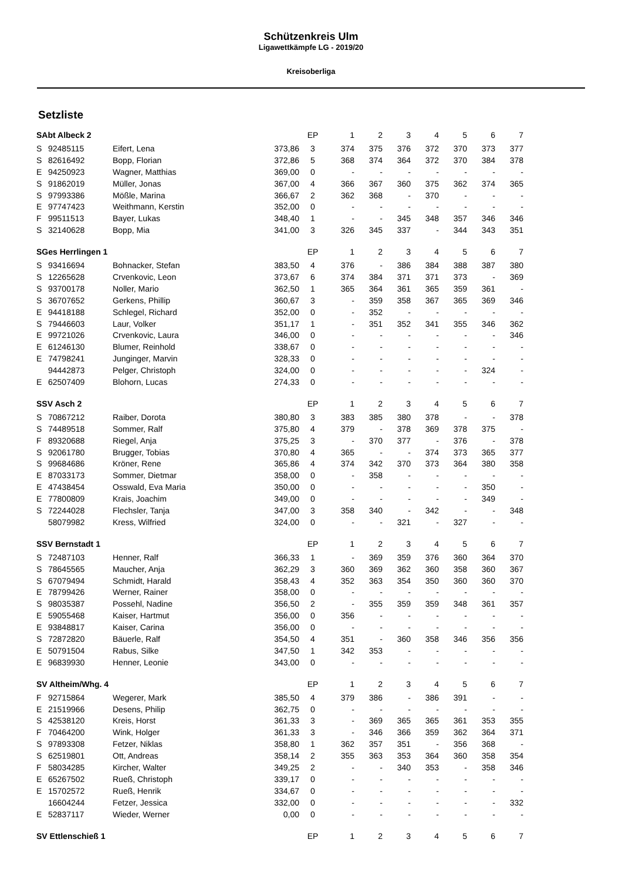Schützenkreis Ulm
Ligawettkämpfe LG - 2019/20
Kreisoberliga
Setzliste
| SAbt Albeck 2 | | | | EP | 1 | 2 | 3 | 4 | 5 | 6 | 7 |
| --- | --- | --- | --- | --- | --- | --- | --- | --- | --- | --- | --- |
| S | 92485115 | Eifert, Lena | 373,86 | 3 | 374 | 375 | 376 | 372 | 370 | 373 | 377 |
| S | 82616492 | Bopp, Florian | 372,86 | 5 | 368 | 374 | 364 | 372 | 370 | 384 | 378 |
| E | 94250923 | Wagner, Matthias | 369,00 | 0 | - | - | - | - | - | - | - |
| S | 91862019 | Müller, Jonas | 367,00 | 4 | 366 | 367 | 360 | 375 | 362 | 374 | 365 |
| S | 97993386 | Mößle, Marina | 366,67 | 2 | 362 | 368 | - | 370 | - | - | - |
| E | 97747423 | Weithmann, Kerstin | 352,00 | 0 | - | - | - | - | - | - | - |
| F | 99511513 | Bayer, Lukas | 348,40 | 1 | - | - | 345 | 348 | 357 | 346 | 346 |
| S | 32140628 | Bopp, Mia | 341,00 | 3 | 326 | 345 | 337 | - | 344 | 343 | 351 |
| SGes Herrlingen 1 | | | | EP | 1 | 2 | 3 | 4 | 5 | 6 | 7 |
| S | 93416694 | Bohnacker, Stefan | 383,50 | 4 | 376 | - | 386 | 384 | 388 | 387 | 380 |
| S | 12265628 | Crvenkovic, Leon | 373,67 | 6 | 374 | 384 | 371 | 371 | 373 | - | 369 |
| S | 93700178 | Noller, Mario | 362,50 | 1 | 365 | 364 | 361 | 365 | 359 | 361 | - |
| S | 36707652 | Gerkens, Phillip | 360,67 | 3 | - | 359 | 358 | 367 | 365 | 369 | 346 |
| E | 94418188 | Schlegel, Richard | 352,00 | 0 | - | 352 | - | - | - | - | - |
| S | 79446603 | Laur, Volker | 351,17 | 1 | - | 351 | 352 | 341 | 355 | 346 | 362 |
| E | 99721026 | Crvenkovic, Laura | 346,00 | 0 | - | - | - | - | - | - | 346 |
| E | 61246130 | Blumer, Reinhold | 338,67 | 0 | - | - | - | - | - | - | - |
| E | 74798241 | Junginger, Marvin | 328,33 | 0 | - | - | - | - | - | - | - |
| | 94442873 | Pelger, Christoph | 324,00 | 0 | - | - | - | - | - | 324 | - |
| E | 62507409 | Blohorn, Lucas | 274,33 | 0 | - | - | - | - | - | - | - |
| SSV Asch 2 | | | | EP | 1 | 2 | 3 | 4 | 5 | 6 | 7 |
| S | 70867212 | Raiber, Dorota | 380,80 | 3 | 383 | 385 | 380 | 378 | - | - | 378 |
| S | 74489518 | Sommer, Ralf | 375,80 | 4 | 379 | - | 378 | 369 | 378 | 375 | - |
| F | 89320688 | Riegel, Anja | 375,25 | 3 | - | 370 | 377 | - | 376 | - | 378 |
| S | 92061780 | Brugger, Tobias | 370,80 | 4 | 365 | - | - | 374 | 373 | 365 | 377 |
| S | 99684686 | Kröner, Rene | 365,86 | 4 | 374 | 342 | 370 | 373 | 364 | 380 | 358 |
| E | 87033173 | Sommer, Dietmar | 358,00 | 0 | - | 358 | - | - | - | - | - |
| E | 47438454 | Osswald, Eva Maria | 350,00 | 0 | - | - | - | - | - | 350 | - |
| E | 77800809 | Krais, Joachim | 349,00 | 0 | - | - | - | - | - | 349 | - |
| S | 72244028 | Flechsler, Tanja | 347,00 | 3 | 358 | 340 | - | 342 | - | - | 348 |
| | 58079982 | Kress, Wilfried | 324,00 | 0 | - | - | 321 | - | 327 | - | - |
| SSV Bernstadt 1 | | | | EP | 1 | 2 | 3 | 4 | 5 | 6 | 7 |
| S | 72487103 | Henner, Ralf | 366,33 | 1 | - | 369 | 359 | 376 | 360 | 364 | 370 |
| S | 78645565 | Maucher, Anja | 362,29 | 3 | 360 | 369 | 362 | 360 | 358 | 360 | 367 |
| S | 67079494 | Schmidt, Harald | 358,43 | 4 | 352 | 363 | 354 | 350 | 360 | 360 | 370 |
| E | 78799426 | Werner, Rainer | 358,00 | 0 | - | - | - | - | - | - | - |
| S | 98035387 | Possehl, Nadine | 356,50 | 2 | - | 355 | 359 | 359 | 348 | 361 | 357 |
| E | 59055468 | Kaiser, Hartmut | 356,00 | 0 | 356 | - | - | - | - | - | - |
| E | 93848817 | Kaiser, Carina | 356,00 | 0 | - | - | - | - | - | - | - |
| S | 72872820 | Bäuerle, Ralf | 354,50 | 4 | 351 | - | 360 | 358 | 346 | 356 | 356 |
| E | 50791504 | Rabus, Silke | 347,50 | 1 | 342 | 353 | - | - | - | - | - |
| E | 96839930 | Henner, Leonie | 343,00 | 0 | - | - | - | - | - | - | - |
| SV Altheim/Whg. 4 | | | | EP | 1 | 2 | 3 | 4 | 5 | 6 | 7 |
| F | 92715864 | Wegerer, Mark | 385,50 | 4 | 379 | 386 | - | 386 | 391 | - | - |
| E | 21519966 | Desens, Philip | 362,75 | 0 | - | - | - | - | - | - | - |
| S | 42538120 | Kreis, Horst | 361,33 | 3 | - | 369 | 365 | 365 | 361 | 353 | 355 |
| F | 70464200 | Wink, Holger | 361,33 | 3 | - | 346 | 366 | 359 | 362 | 364 | 371 |
| S | 97893308 | Fetzer, Niklas | 358,80 | 1 | 362 | 357 | 351 | - | 356 | 368 | - |
| S | 62519801 | Ott, Andreas | 358,14 | 2 | 355 | 363 | 353 | 364 | 360 | 358 | 354 |
| F | 58034285 | Kircher, Walter | 349,25 | 2 | - | - | 340 | 353 | - | 358 | 346 |
| E | 65267502 | Rueß, Christoph | 339,17 | 0 | - | - | - | - | - | - | - |
| E | 15702572 | Rueß, Henrik | 334,67 | 0 | - | - | - | - | - | - | - |
| | 16604244 | Fetzer, Jessica | 332,00 | 0 | - | - | - | - | - | - | 332 |
| E | 52837117 | Wieder, Werner | 0,00 | 0 | - | - | - | - | - | - | - |
| SV Ettlenschieß 1 | | | | EP | 1 | 2 | 3 | 4 | 5 | 6 | 7 |